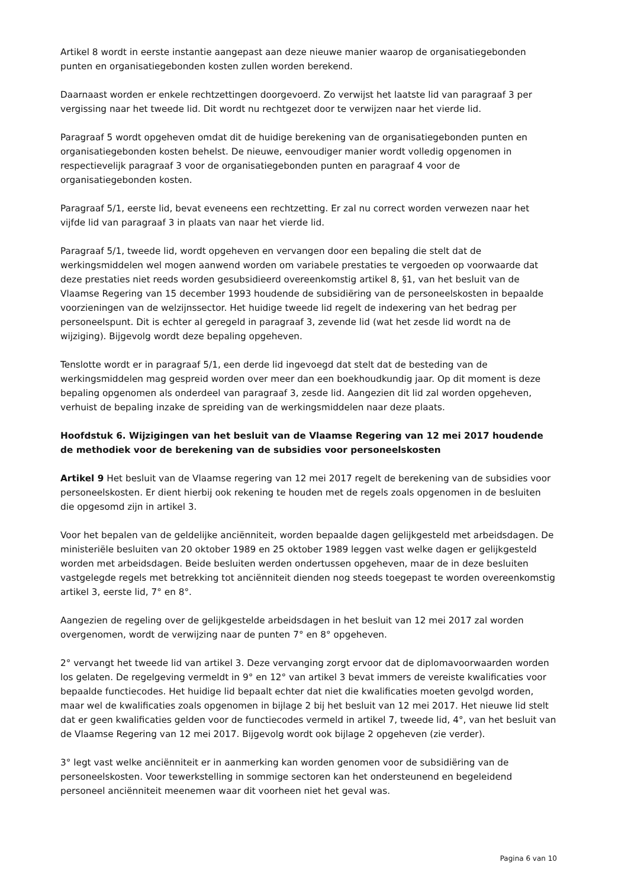Artikel 8 wordt in eerste instantie aangepast aan deze nieuwe manier waarop de organisatiegebonden punten en organisatiegebonden kosten zullen worden berekend.
Daarnaast worden er enkele rechtzettingen doorgevoerd. Zo verwijst het laatste lid van paragraaf 3 per vergissing naar het tweede lid. Dit wordt nu rechtgezet door te verwijzen naar het vierde lid.
Paragraaf 5 wordt opgeheven omdat dit de huidige berekening van de organisatiegebonden punten en organisatiegebonden kosten behelst. De nieuwe, eenvoudiger manier wordt volledig opgenomen in respectievelijk paragraaf 3 voor de organisatiegebonden punten en paragraaf 4 voor de organisatiegebonden kosten.
Paragraaf 5/1, eerste lid, bevat eveneens een rechtzetting. Er zal nu correct worden verwezen naar het vijfde lid van paragraaf 3 in plaats van naar het vierde lid.
Paragraaf 5/1, tweede lid, wordt opgeheven en vervangen door een bepaling die stelt dat de werkingsmiddelen wel mogen aanwend worden om variabele prestaties te vergoeden op voorwaarde dat deze prestaties niet reeds worden gesubsidieerd overeenkomstig artikel 8, §1, van het besluit van de Vlaamse Regering van 15 december 1993 houdende de subsidiëring van de personeelskosten in bepaalde voorzieningen van de welzijnssector. Het huidige tweede lid regelt de indexering van het bedrag per personeelspunt. Dit is echter al geregeld in paragraaf 3, zevende lid (wat het zesde lid wordt na de wijziging). Bijgevolg wordt deze bepaling opgeheven.
Tenslotte wordt er in paragraaf 5/1, een derde lid ingevoegd dat stelt dat de besteding van de werkingsmiddelen mag gespreid worden over meer dan een boekhoudkundig jaar. Op dit moment is deze bepaling opgenomen als onderdeel van paragraaf 3, zesde lid. Aangezien dit lid zal worden opgeheven, verhuist de bepaling inzake de spreiding van de werkingsmiddelen naar deze plaats.
Hoofdstuk 6. Wijzigingen van het besluit van de Vlaamse Regering van 12 mei 2017 houdende de methodiek voor de berekening van de subsidies voor personeelskosten
Artikel 9 Het besluit van de Vlaamse regering van 12 mei 2017 regelt de berekening van de subsidies voor personeelskosten. Er dient hierbij ook rekening te houden met de regels zoals opgenomen in de besluiten die opgesomd zijn in artikel 3.
Voor het bepalen van de geldelijke anciënniteit, worden bepaalde dagen gelijkgesteld met arbeidsdagen. De ministeriële besluiten van 20 oktober 1989 en 25 oktober 1989 leggen vast welke dagen er gelijkgesteld worden met arbeidsdagen. Beide besluiten werden ondertussen opgeheven, maar de in deze besluiten vastgelegde regels met betrekking tot anciënniteit dienden nog steeds toegepast te worden overeenkomstig artikel 3, eerste lid, 7° en 8°.
Aangezien de regeling over de gelijkgestelde arbeidsdagen in het besluit van 12 mei 2017 zal worden overgenomen, wordt de verwijzing naar de punten 7° en 8° opgeheven.
2° vervangt het tweede lid van artikel 3. Deze vervanging zorgt ervoor dat de diplomavoorwaarden worden los gelaten. De regelgeving vermeldt in 9° en 12° van artikel 3 bevat immers de vereiste kwalificaties voor bepaalde functiecodes. Het huidige lid bepaalt echter dat niet die kwalificaties moeten gevolgd worden, maar wel de kwalificaties zoals opgenomen in bijlage 2 bij het besluit van 12 mei 2017. Het nieuwe lid stelt dat er geen kwalificaties gelden voor de functiecodes vermeld in artikel 7, tweede lid, 4°, van het besluit van de Vlaamse Regering van 12 mei 2017. Bijgevolg wordt ook bijlage 2 opgeheven (zie verder).
3° legt vast welke anciënniteit er in aanmerking kan worden genomen voor de subsidiëring van de personeelskosten. Voor tewerkstelling in sommige sectoren kan het ondersteunend en begeleidend personeel anciënniteit meenemen waar dit voorheen niet het geval was.
Pagina 6 van 10